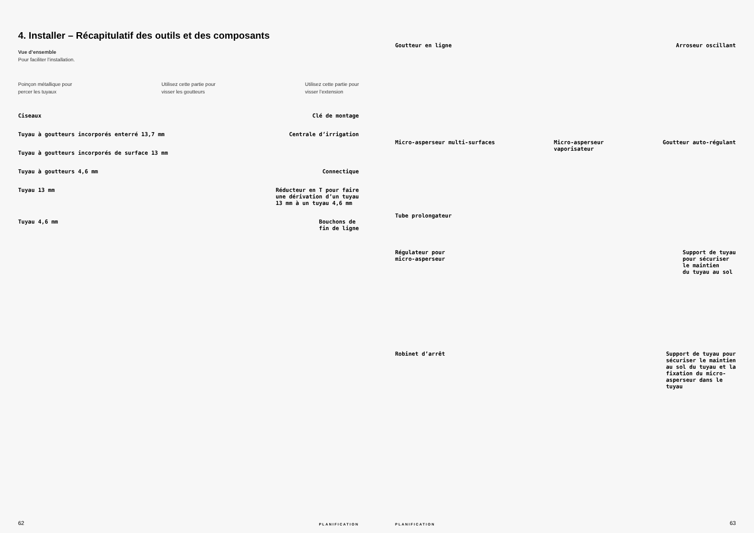4. Installer – Récapitulatif des outils et des composants
Vue d’ensemble
Pour faciliter l’installation.
Poinçon métallique pour
percer les tuyaux
Utilisez cette partie pour
visser les goutteurs
Utilisez cette partie pour
visser l’extension
Ciseaux Clé de montage
Tuyau à goutteurs incorporés enterré 13,7 mm
Centrale d’irrigation
Tuyau à goutteurs incorporés de surface 13 mm
Tuyau à goutteurs 4,6 mm Connectique
Tuyau 13 mm Réducteur en T pour faire
une dérivation d’un tuyau
13 mm à un tuyau 4,6 mm
Tuyau 4,6 mm Bouchons de
fin de ligne
62 PLANIFICATION
Goutteur en ligne Arroseur oscillant
Micro-asperseur multi-surfaces Micro-asperseur
vaporisateur
Goutteur auto-régulant
Tube prolongateur
Régulateur pour
micro-asperseur
Support de tuyau
pour sécuriser
le maintien
du tuyau au sol
Robinet d’arrêt Support de tuyau pour
sécuriser le maintien
au sol du tuyau et la
fixation du micro-
asperseur dans le
tuyau
PLANIFICATION 63